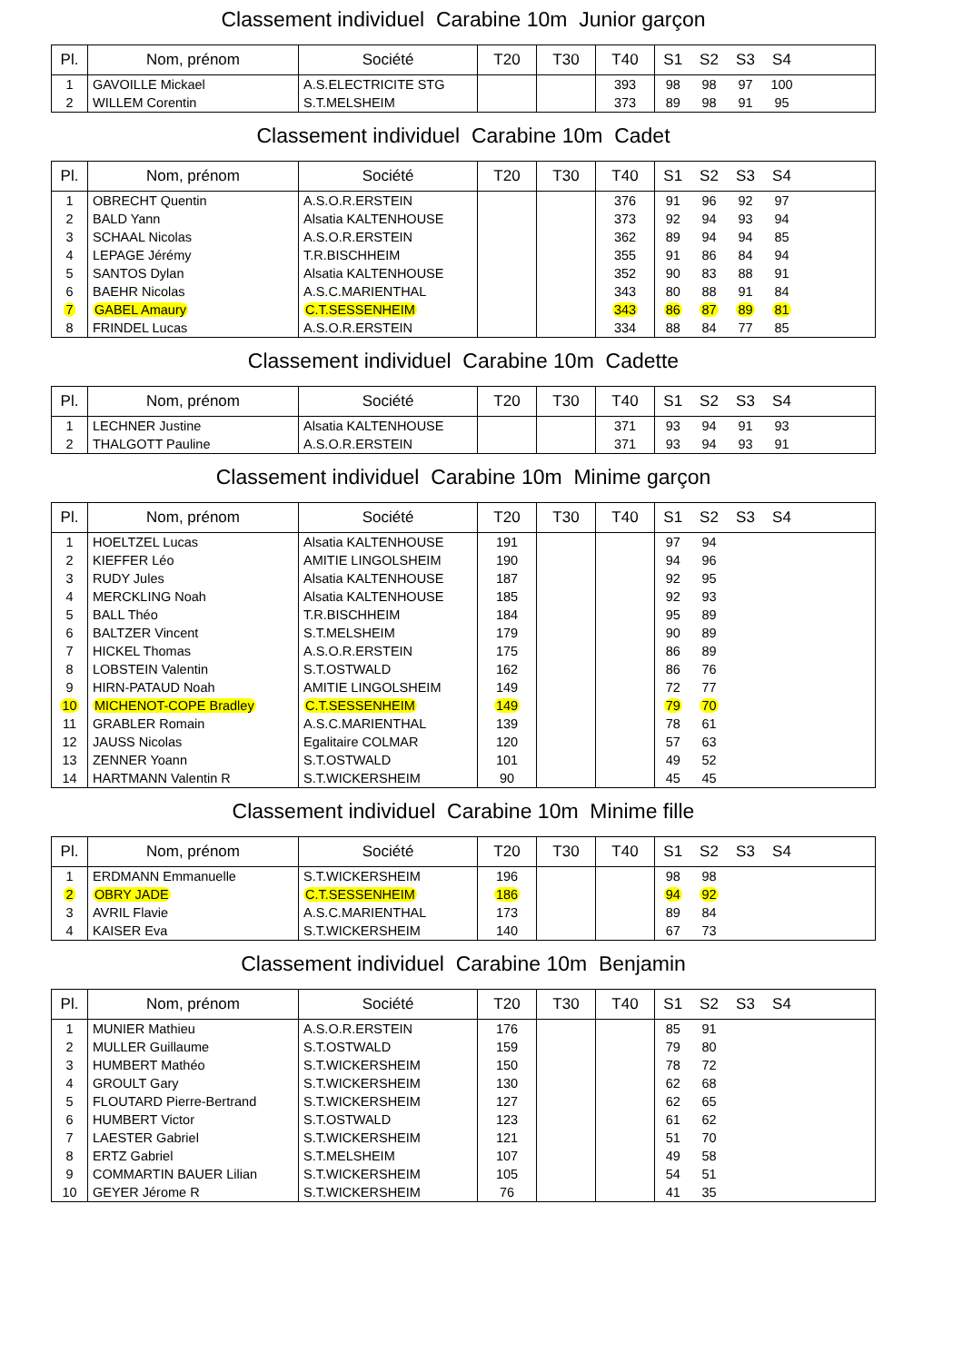Classement individuel Carabine 10m Junior garçon
| Pl. | Nom, prénom | Société | T20 | T30 | T40 | S1 | S2 | S3 | S4 | |
| --- | --- | --- | --- | --- | --- | --- | --- | --- | --- | --- |
| 1 | GAVOILLE Mickael | A.S.ELECTRICITE STG | | | 393 | 98 | 98 | 97 | 100 | |
| 2 | WILLEM Corentin | S.T.MELSHEIM | | | 373 | 89 | 98 | 91 | 95 | |
Classement individuel Carabine 10m Cadet
| Pl. | Nom, prénom | Société | T20 | T30 | T40 | S1 | S2 | S3 | S4 | |
| --- | --- | --- | --- | --- | --- | --- | --- | --- | --- | --- |
| 1 | OBRECHT Quentin | A.S.O.R.ERSTEIN | | | 376 | 91 | 96 | 92 | 97 | |
| 2 | BALD Yann | Alsatia KALTENHOUSE | | | 373 | 92 | 94 | 93 | 94 | |
| 3 | SCHAAL Nicolas | A.S.O.R.ERSTEIN | | | 362 | 89 | 94 | 94 | 85 | |
| 4 | LEPAGE Jérémy | T.R.BISCHHEIM | | | 355 | 91 | 86 | 84 | 94 | |
| 5 | SANTOS Dylan | Alsatia KALTENHOUSE | | | 352 | 90 | 83 | 88 | 91 | |
| 6 | BAEHR Nicolas | A.S.C.MARIENTHAL | | | 343 | 80 | 88 | 91 | 84 | |
| 7 | GABEL Amaury | C.T.SESSENHEIM | | | 343 | 86 | 87 | 89 | 81 | |
| 8 | FRINDEL Lucas | A.S.O.R.ERSTEIN | | | 334 | 88 | 84 | 77 | 85 | |
Classement individuel Carabine 10m Cadette
| Pl. | Nom, prénom | Société | T20 | T30 | T40 | S1 | S2 | S3 | S4 | |
| --- | --- | --- | --- | --- | --- | --- | --- | --- | --- | --- |
| 1 | LECHNER Justine | Alsatia KALTENHOUSE | | | 371 | 93 | 94 | 91 | 93 | |
| 2 | THALGOTT Pauline | A.S.O.R.ERSTEIN | | | 371 | 93 | 94 | 93 | 91 | |
Classement individuel Carabine 10m Minime garçon
| Pl. | Nom, prénom | Société | T20 | T30 | T40 | S1 | S2 | S3 | S4 | |
| --- | --- | --- | --- | --- | --- | --- | --- | --- | --- | --- |
| 1 | HOELTZEL Lucas | Alsatia KALTENHOUSE | 191 | | | 97 | 94 | | | |
| 2 | KIEFFER Léo | AMITIE LINGOLSHEIM | 190 | | | 94 | 96 | | | |
| 3 | RUDY Jules | Alsatia KALTENHOUSE | 187 | | | 92 | 95 | | | |
| 4 | MERCKLING Noah | Alsatia KALTENHOUSE | 185 | | | 92 | 93 | | | |
| 5 | BALL Théo | T.R.BISCHHEIM | 184 | | | 95 | 89 | | | |
| 6 | BALTZER Vincent | S.T.MELSHEIM | 179 | | | 90 | 89 | | | |
| 7 | HICKEL Thomas | A.S.O.R.ERSTEIN | 175 | | | 86 | 89 | | | |
| 8 | LOBSTEIN Valentin | S.T.OSTWALD | 162 | | | 86 | 76 | | | |
| 9 | HIRN-PATAUD Noah | AMITIE LINGOLSHEIM | 149 | | | 72 | 77 | | | |
| 10 | MICHENOT-COPE Bradley | C.T.SESSENHEIM | 149 | | | 79 | 70 | | | |
| 11 | GRABLER Romain | A.S.C.MARIENTHAL | 139 | | | 78 | 61 | | | |
| 12 | JAUSS Nicolas | Egalitaire COLMAR | 120 | | | 57 | 63 | | | |
| 13 | ZENNER Yoann | S.T.OSTWALD | 101 | | | 49 | 52 | | | |
| 14 | HARTMANN Valentin R | S.T.WICKERSHEIM | 90 | | | 45 | 45 | | | |
Classement individuel Carabine 10m Minime fille
| Pl. | Nom, prénom | Société | T20 | T30 | T40 | S1 | S2 | S3 | S4 | |
| --- | --- | --- | --- | --- | --- | --- | --- | --- | --- | --- |
| 1 | ERDMANN Emmanuelle | S.T.WICKERSHEIM | 196 | | | 98 | 98 | | | |
| 2 | OBRY JADE | C.T.SESSENHEIM | 186 | | | 94 | 92 | | | |
| 3 | AVRIL Flavie | A.S.C.MARIENTHAL | 173 | | | 89 | 84 | | | |
| 4 | KAISER Eva | S.T.WICKERSHEIM | 140 | | | 67 | 73 | | | |
Classement individuel Carabine 10m Benjamin
| Pl. | Nom, prénom | Société | T20 | T30 | T40 | S1 | S2 | S3 | S4 | |
| --- | --- | --- | --- | --- | --- | --- | --- | --- | --- | --- |
| 1 | MUNIER Mathieu | A.S.O.R.ERSTEIN | 176 | | | 85 | 91 | | | |
| 2 | MULLER Guillaume | S.T.OSTWALD | 159 | | | 79 | 80 | | | |
| 3 | HUMBERT Mathéo | S.T.WICKERSHEIM | 150 | | | 78 | 72 | | | |
| 4 | GROULT Gary | S.T.WICKERSHEIM | 130 | | | 62 | 68 | | | |
| 5 | FLOUTARD Pierre-Bertrand | S.T.WICKERSHEIM | 127 | | | 62 | 65 | | | |
| 6 | HUMBERT Victor | S.T.OSTWALD | 123 | | | 61 | 62 | | | |
| 7 | LAESTER Gabriel | S.T.WICKERSHEIM | 121 | | | 51 | 70 | | | |
| 8 | ERTZ Gabriel | S.T.MELSHEIM | 107 | | | 49 | 58 | | | |
| 9 | COMMARTIN BAUER Lilian | S.T.WICKERSHEIM | 105 | | | 54 | 51 | | | |
| 10 | GEYER Jérome R | S.T.WICKERSHEIM | 76 | | | 41 | 35 | | | |